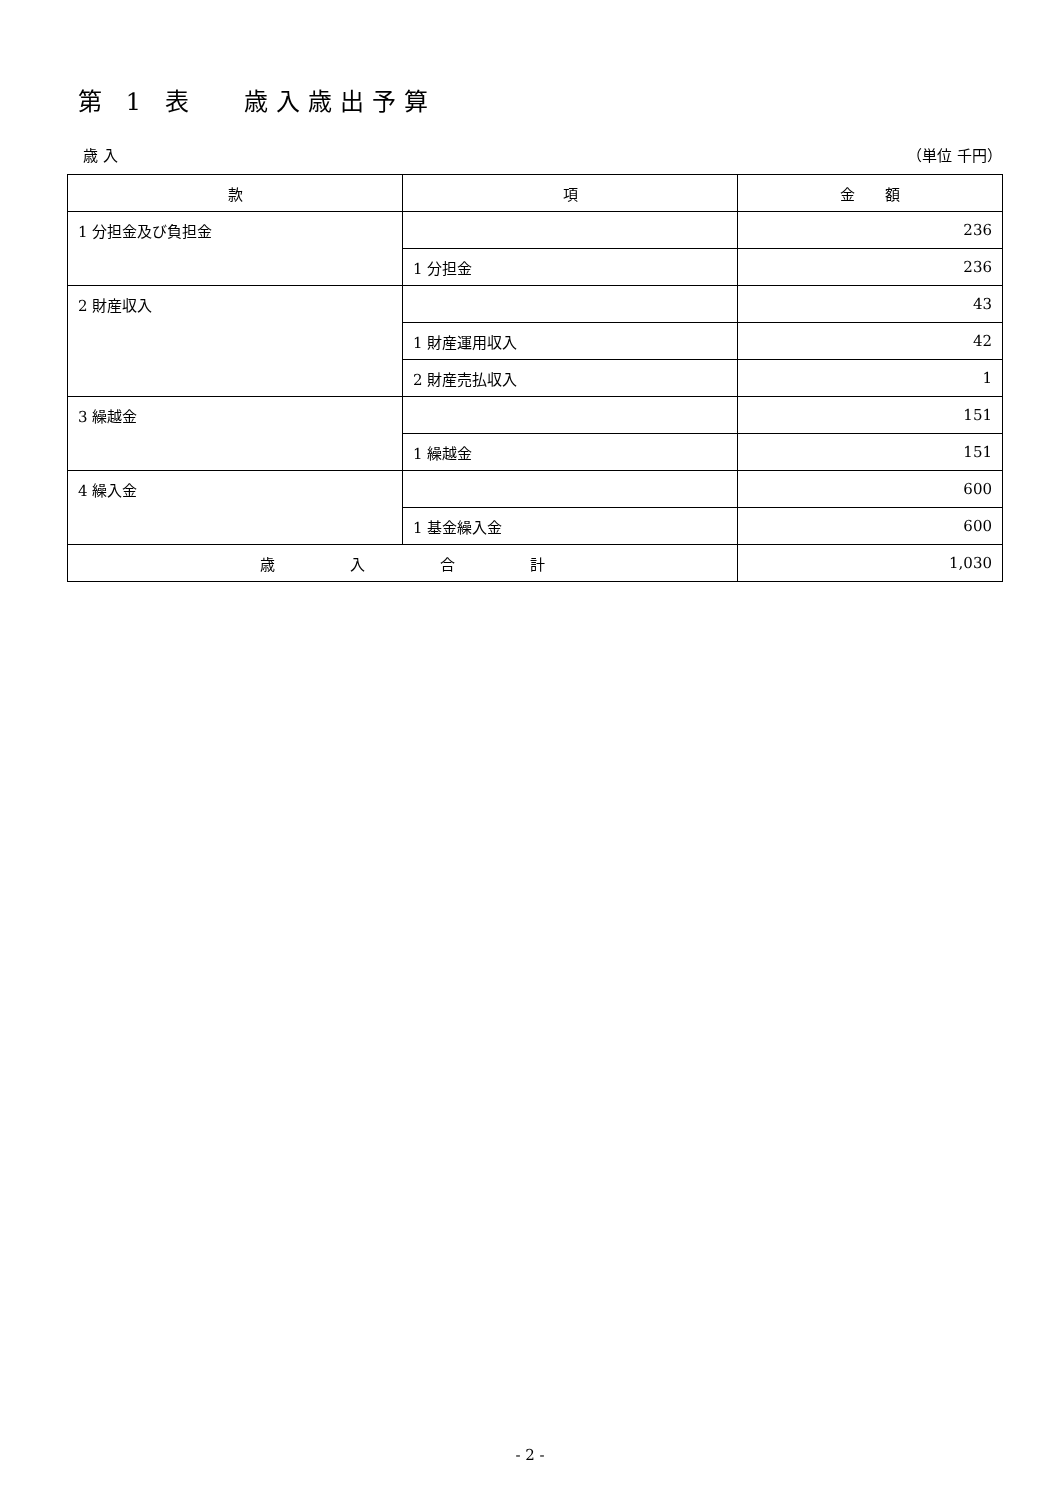第 1 表　 歳入歳出予算
　歳 入 （単位 千円）
| 款 | 項 | 金 額 |
| --- | --- | --- |
| 1 分担金及び負担金 | | 236 |
| | 1 分担金 | 236 |
| 2 財産収入 | | 43 |
| | 1 財産運用収入 | 42 |
| | 2 財産売払収入 | 1 |
| 3 繰越金 | | 151 |
| | 1 繰越金 | 151 |
| 4 繰入金 | | 600 |
| | 1 基金繰入金 | 600 |
| 歳 入 合 計 | | 1,030 |
- 2 -